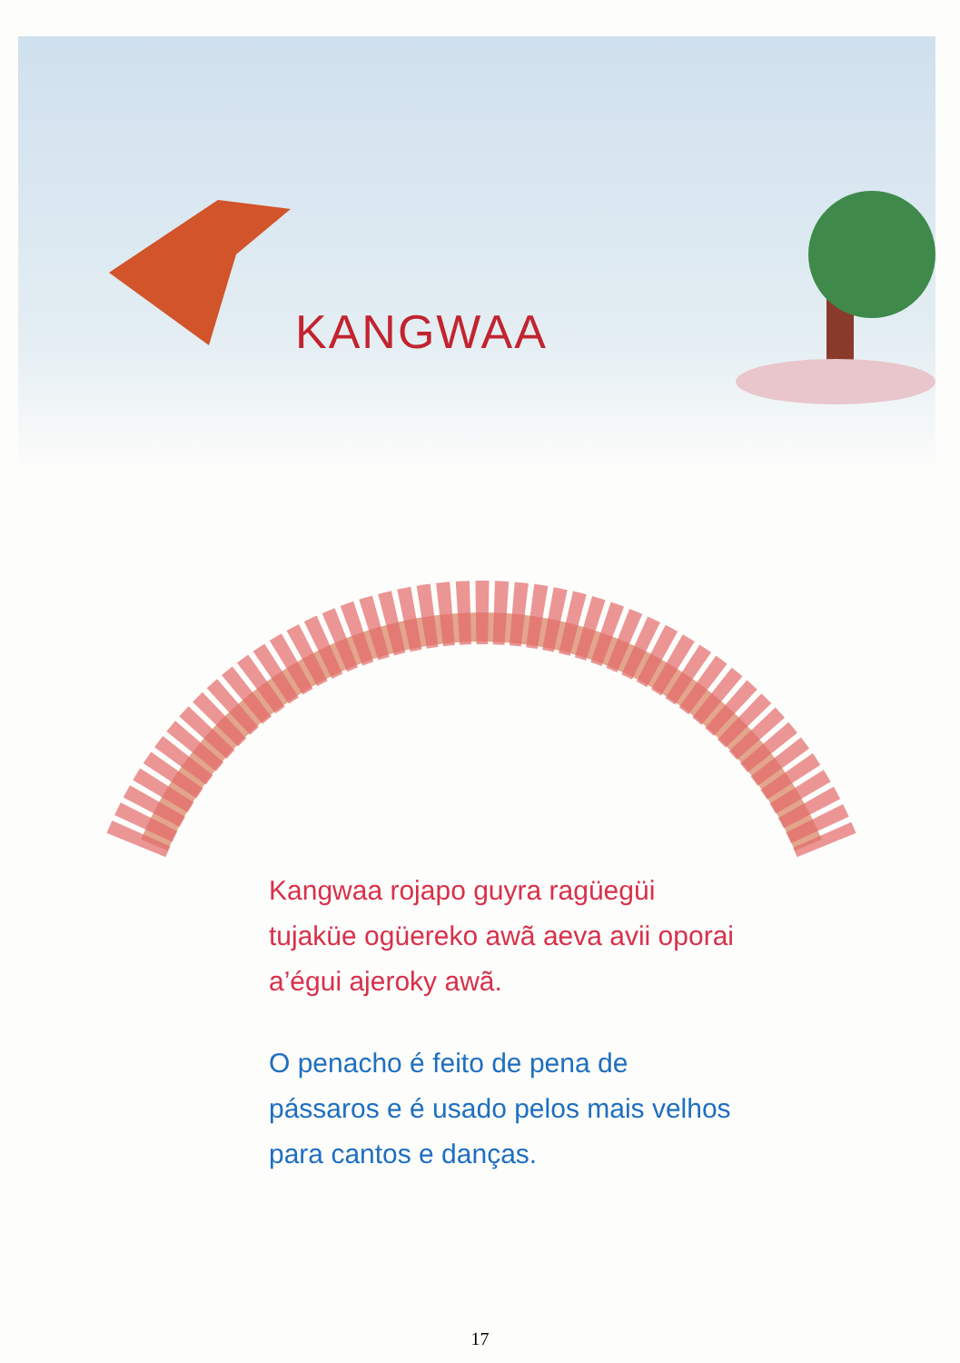KANGWAA
Kangwaa rojapo guyra ragüegüi tujaküe ogüereko awã aeva avii oporai a’égui ajeroky awã.
O penacho é feito de pena de pássaros e é usado pelos mais velhos para cantos e danças.
17